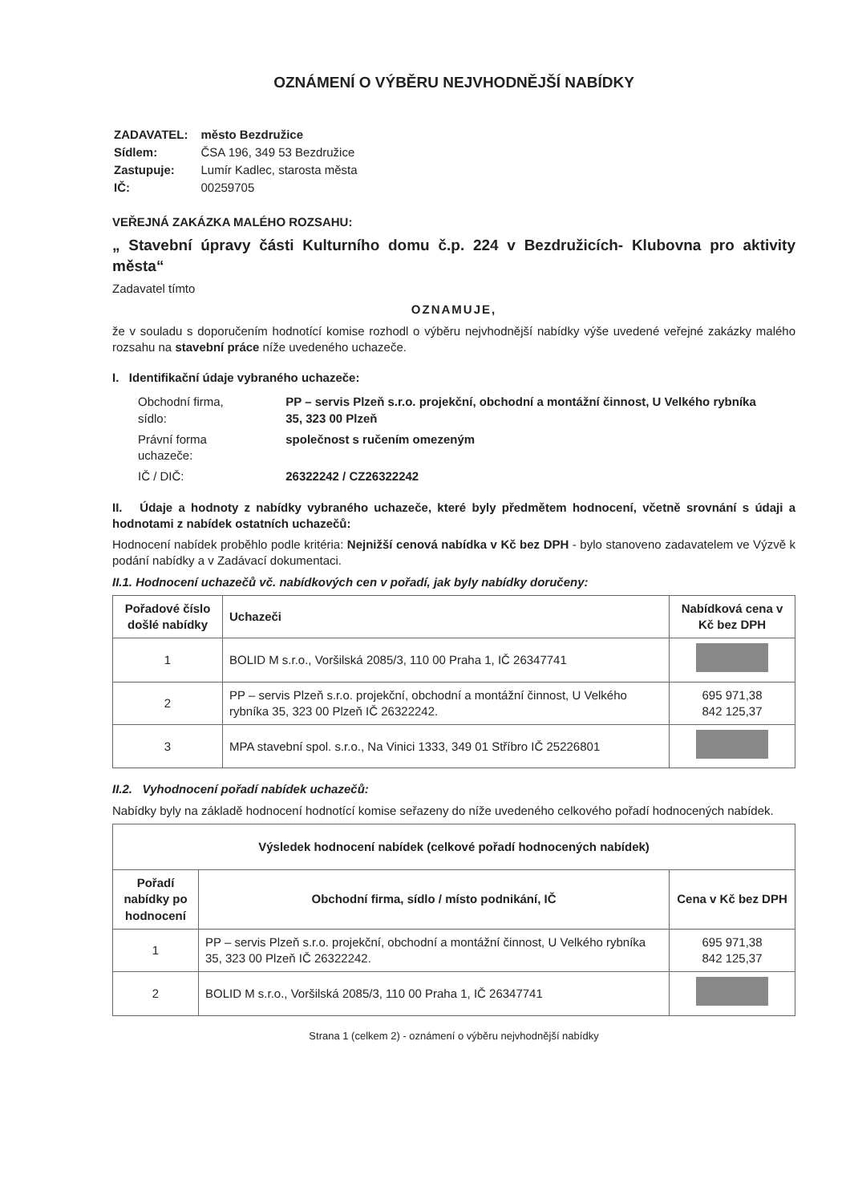OZNÁMENÍ O VÝBĚRU NEJVHODNĚJŠÍ NABÍDKY
| ZADAVATEL: | město Bezdružice |
| Sídlem: | ČSA 196, 349 53 Bezdružice |
| Zastupuje: | Lumír Kadlec, starosta města |
| IČ: | 00259705 |
VEŘEJNÁ ZAKÁZKA MALÉHO ROZSAHU:
„ Stavební úpravy části Kulturního domu č.p. 224 v Bezdružicích- Klubovna pro aktivity města“
Zadavatel tímto
OZNAMUJE,
že v souladu s doporučením hodnotící komise rozhodl o výběru nejvhodnější nabídky výše uvedené veřejné zakázky malého rozsahu na stavební práce níže uvedeného uchazeče.
I. Identifikační údaje vybraného uchazeče:
| Obchodní firma, sídlo: | PP – servis Plzeň s.r.o. projekční, obchodní a montážní činnost, U Velkého rybníka 35, 323 00 Plzeň |
| Právní forma uchazeče: | společnost s ručením omezeným |
| IČ / DIČ: | 26322242 / CZ26322242 |
II. Údaje a hodnoty z nabídky vybraného uchazeče, které byly předmětem hodnocení, včetně srovnání s údaji a hodnotami z nabídek ostatních uchazečů:
Hodnocení nabídek proběhlo podle kritéria: Nejnižší cenová nabídka v Kč bez DPH - bylo stanoveno zadavatelem ve Výzvě k podání nabídky a v Zadávací dokumentaci.
II.1. Hodnocení uchazečů vč. nabídkových cen v pořadí, jak byly nabídky doručeny:
| Pořadové číslo došlé nabídky | Uchazeči | Nabídková cena v Kč bez DPH |
| --- | --- | --- |
| 1 | BOLID M s.r.o., Voršilská 2085/3, 110 00 Praha 1, IČ 26347741 | |
| 2 | PP – servis Plzeň s.r.o. projekční, obchodní a montážní činnost, U Velkého rybníka 35, 323 00 Plzeň IČ 26322242. | 695 971,38 842 125,37 |
| 3 | MPA stavební spol. s.r.o., Na Vinici 1333, 349 01 Stříbro IČ 25226801 | |
II.2. Vyhodnocení pořadí nabídek uchazečů:
Nabídky byly na základě hodnocení hodnotící komise seřazeny do níže uvedeného celkového pořadí hodnocených nabídek.
| Výsledek hodnocení nabídek (celkové pořadí hodnocených nabídek) | | |
| --- | --- | --- |
| Pořadí nabídky po hodnocení | Obchodní firma, sídlo / místo podnikání, IČ | Cena v Kč bez DPH |
| 1 | PP – servis Plzeň s.r.o. projekční, obchodní a montážní činnost, U Velkého rybníka 35, 323 00 Plzeň IČ 26322242. | 695 971,38 842 125,37 |
| 2 | BOLID M s.r.o., Voršilská 2085/3, 110 00 Praha 1, IČ 26347741 | |
Strana 1 (celkem 2) - oznámení o výběru nejvhodnější nabídky